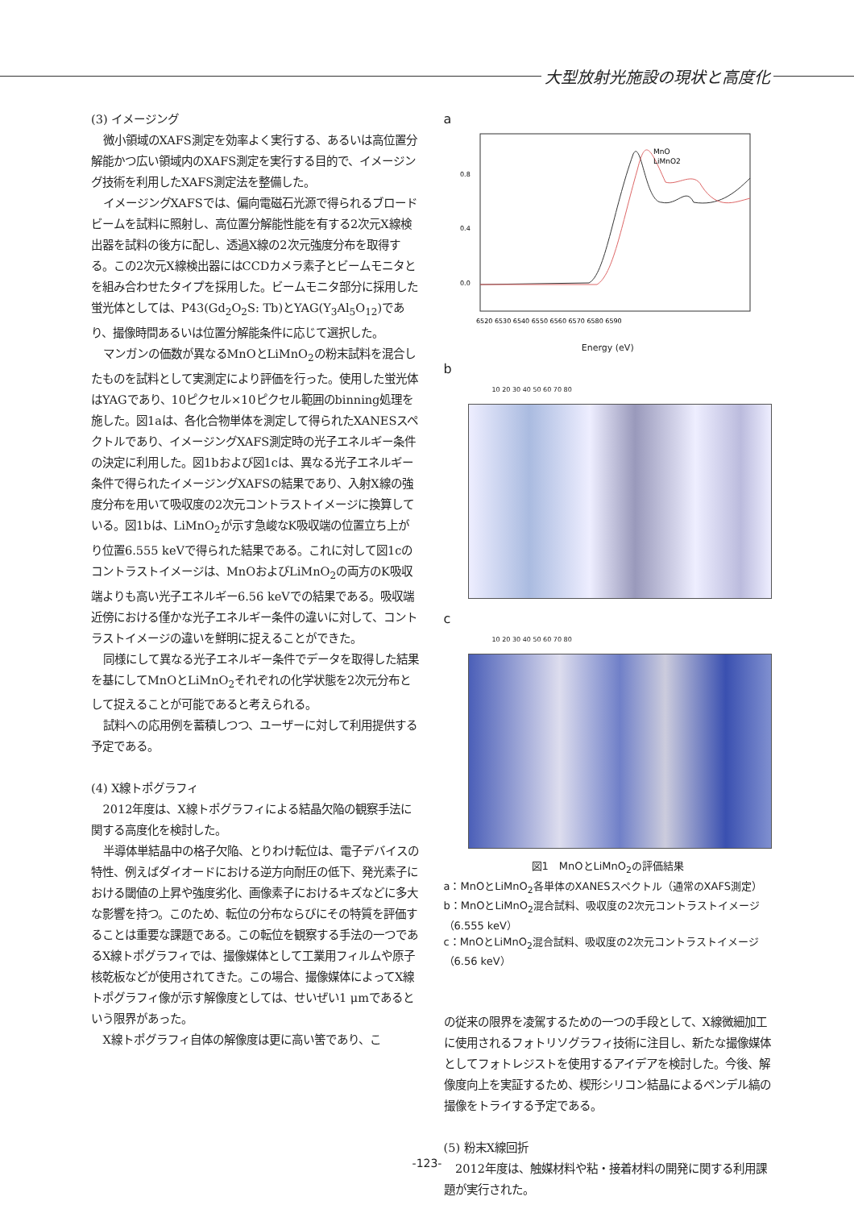大型放射光施設の現状と高度化
(3) イメージング
微小領域のXAFS測定を効率よく実行する、あるいは高位置分解能かつ広い領域内のXAFS測定を実行する目的で、イメージング技術を利用したXAFS測定法を整備した。
イメージングXAFSでは、偏向電磁石光源で得られるブロードビームを試料に照射し、高位置分解能性能を有する2次元X線検出器を試料の後方に配し、透過X線の2次元強度分布を取得する。この2次元X線検出器にはCCDカメラ素子とビームモニタとを組み合わせたタイプを採用した。ビームモニタ部分に採用した蛍光体としては、P43(Gd<sub>2</sub>O<sub>2</sub>S: Tb)とYAG(Y<sub>3</sub>Al<sub>5</sub>O<sub>12</sub>)であり、撮像時間あるいは位置分解能条件に応じて選択した。
マンガンの価数が異なるMnOとLiMnO<sub>2</sub>の粉末試料を混合したものを試料として実測定により評価を行った。使用した蛍光体はYAGであり、10ピクセル×10ピクセル範囲のbinning処理を施した。図1aは、各化合物単体を測定して得られたXANESスペクトルであり、イメージングXAFS測定時の光子エネルギー条件の決定に利用した。図1bおよび図1cは、異なる光子エネルギー条件で得られたイメージングXAFSの結果であり、入射X線の強度分布を用いて吸収度の2次元コントラストイメージに換算している。図1bは、LiMnO<sub>2</sub>が示す急峻なK吸収端の位置立ち上がり位置6.555 keVで得られた結果である。これに対して図1cのコントラストイメージは、MnOおよびLiMnO<sub>2</sub>の両方のK吸収端よりも高い光子エネルギー6.56 keVでの結果である。吸収端近傍における僅かな光子エネルギー条件の違いに対して、コントラストイメージの違いを鮮明に捉えることができた。
同様にして異なる光子エネルギー条件でデータを取得した結果を基にしてMnOとLiMnO<sub>2</sub>それぞれの化学状態を2次元分布として捉えることが可能であると考えられる。
試料への応用例を蓄積しつつ、ユーザーに対して利用提供する予定である。
(4) X線トポグラフィ
2012年度は、X線トポグラフィによる結晶欠陥の観察手法に関する高度化を検討した。
半導体単結晶中の格子欠陥、とりわけ転位は、電子デバイスの特性、例えばダイオードにおける逆方向耐圧の低下、発光素子における閾値の上昇や強度劣化、画像素子におけるキズなどに多大な影響を持つ。このため、転位の分布ならびにその特質を評価することは重要な課題である。この転位を観察する手法の一つであるX線トポグラフィでは、撮像媒体として工業用フィルムや原子核乾板などが使用されてきた。この場合、撮像媒体によってX線トポグラフィ像が示す解像度としては、せいぜい1 μmであるという限界があった。
X線トポグラフィ自体の解像度は更に高い筈であり、こ
a
0.8
0.4
0.0
MnO
LiMnO2
6520 6530 6540 6550 6560 6570 6580 6590
Energy (eV)
b
10 20 30 40 50 60 70 80
c
10 20 30 40 50 60 70 80
図1　MnOとLiMnO<sub>2</sub>の評価結果
a：MnOとLiMnO<sub>2</sub>各単体のXANESスペクトル（通常のXAFS測定）
b：MnOとLiMnO<sub>2</sub>混合試料、吸収度の2次元コントラストイメージ（6.555 keV）
c：MnOとLiMnO<sub>2</sub>混合試料、吸収度の2次元コントラストイメージ（6.56 keV）
の従来の限界を凌駕するための一つの手段として、X線微細加工に使用されるフォトリソグラフィ技術に注目し、新たな撮像媒体としてフォトレジストを使用するアイデアを検討した。今後、解像度向上を実証するため、楔形シリコン結晶によるペンデル縞の撮像をトライする予定である。
(5) 粉末X線回折
2012年度は、触媒材料や粘・接着材料の開発に関する利用課題が実行された。
-123-